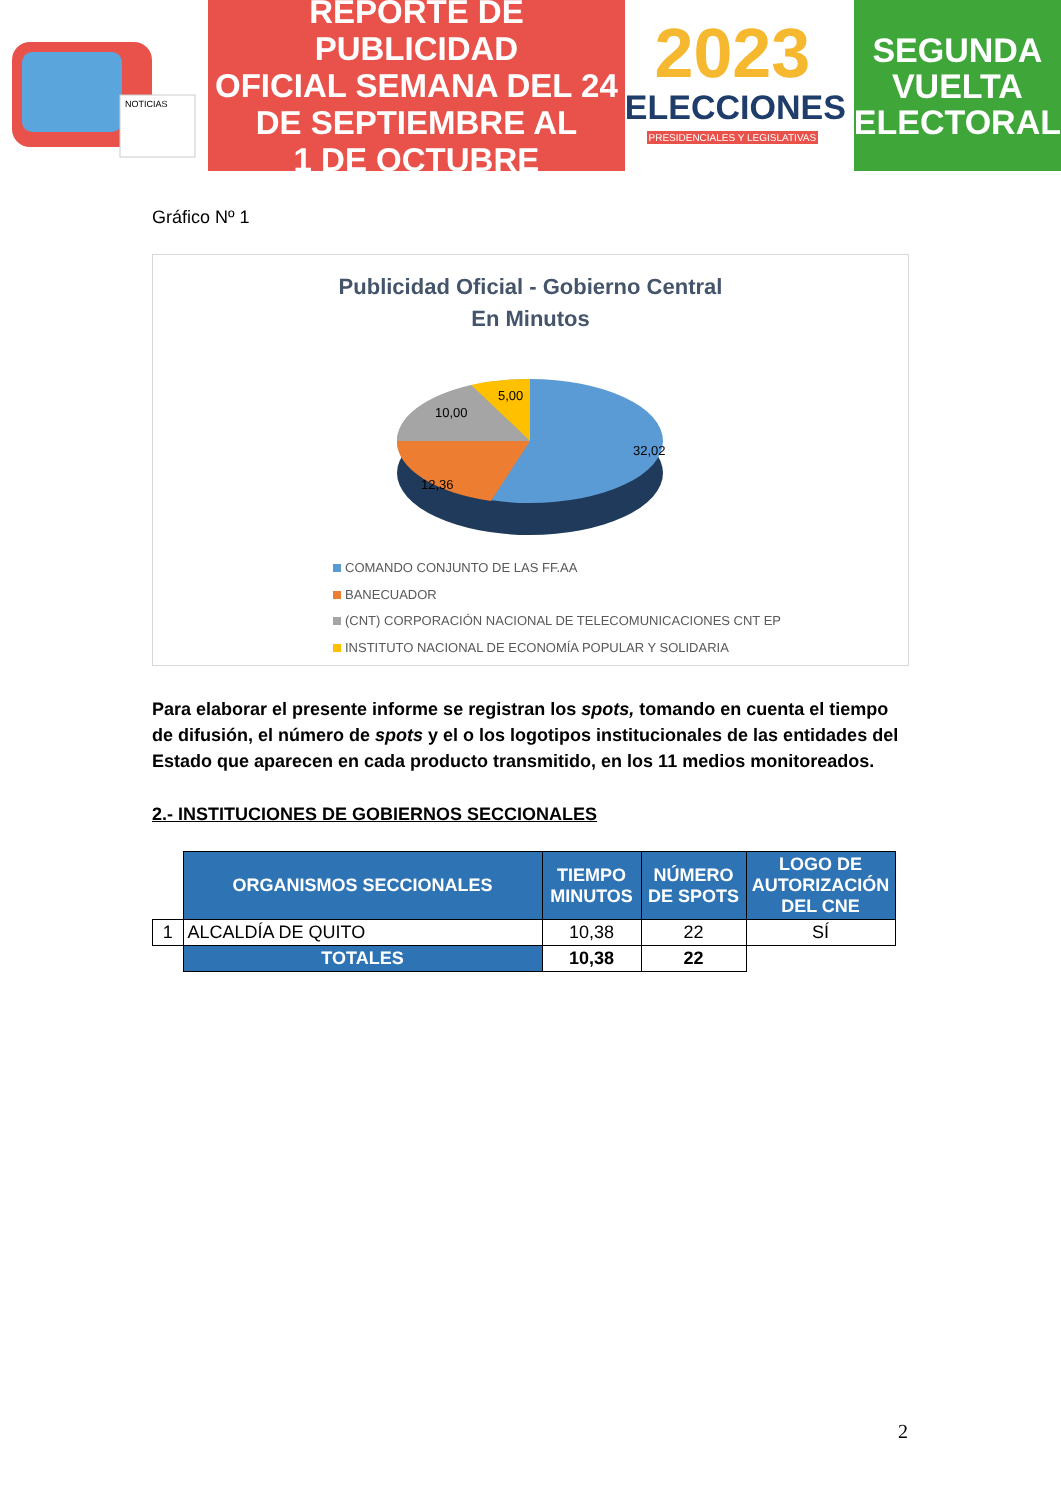NOTICIAS
REPORTE DE PUBLICIDAD
OFICIAL SEMANA DEL 24
DE SEPTIEMBRE AL
1 DE OCTUBRE
2023
ELECCIONES
PRESIDENCIALES Y LEGISLATIVAS
SEGUNDA
VUELTA
ELECTORAL
Gráfico Nº 1
Publicidad Oficial - Gobierno Central
En Minutos
32,02
12,36
10,00
5,00
COMANDO CONJUNTO DE LAS FF.AA
BANECUADOR
(CNT) CORPORACIÓN NACIONAL DE TELECOMUNICACIONES CNT EP
INSTITUTO NACIONAL DE ECONOMÍA POPULAR Y SOLIDARIA
Para elaborar el presente informe se registran los spots, tomando en cuenta el tiempo de difusión, el número de spots y el o los logotipos institucionales de las entidades del Estado que aparecen en cada producto transmitido, en los 11 medios monitoreados.
2.- INSTITUCIONES DE GOBIERNOS SECCIONALES
| | ORGANISMOS SECCIONALES | TIEMPO MINUTOS | NÚMERO DE SPOTS | LOGO DE AUTORIZACIÓN DEL CNE |
| 1 | ALCALDÍA DE QUITO | 10,38 | 22 | SÍ |
| | TOTALES | 10,38 | 22 | |
2